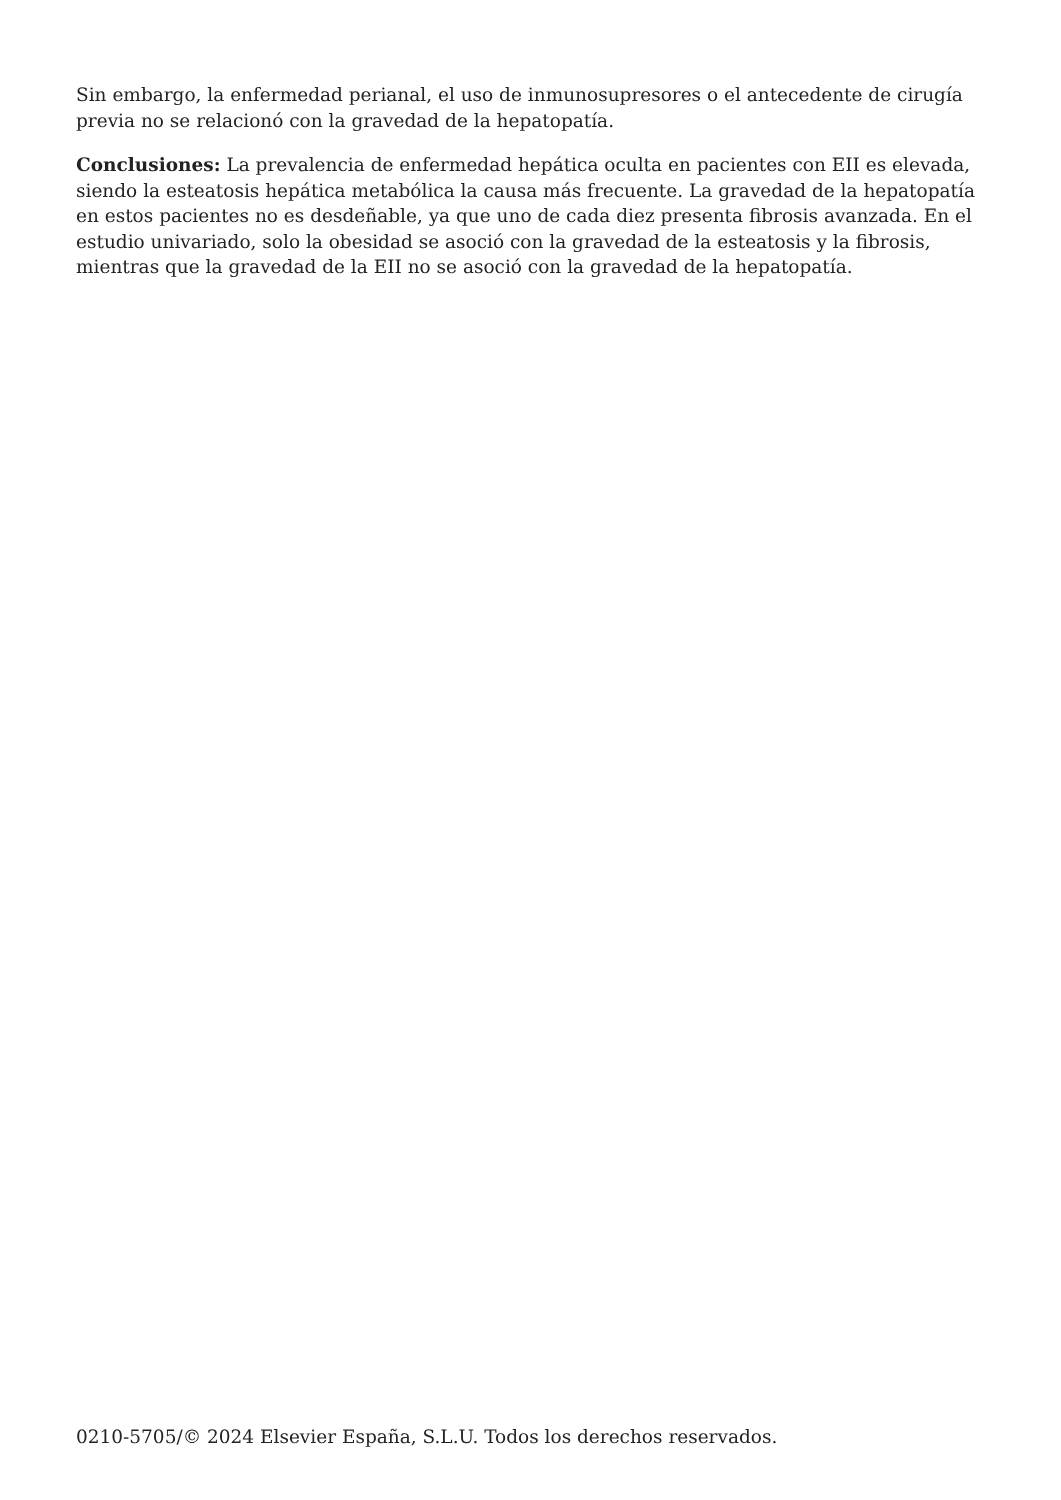Sin embargo, la enfermedad perianal, el uso de inmunosupresores o el antecedente de cirugía previa no se relacionó con la gravedad de la hepatopatía.
Conclusiones: La prevalencia de enfermedad hepática oculta en pacientes con EII es elevada, siendo la esteatosis hepática metabólica la causa más frecuente. La gravedad de la hepatopatía en estos pacientes no es desdeñable, ya que uno de cada diez presenta fibrosis avanzada. En el estudio univariado, solo la obesidad se asoció con la gravedad de la esteatosis y la fibrosis, mientras que la gravedad de la EII no se asoció con la gravedad de la hepatopatía.
0210-5705/© 2024 Elsevier España, S.L.U. Todos los derechos reservados.